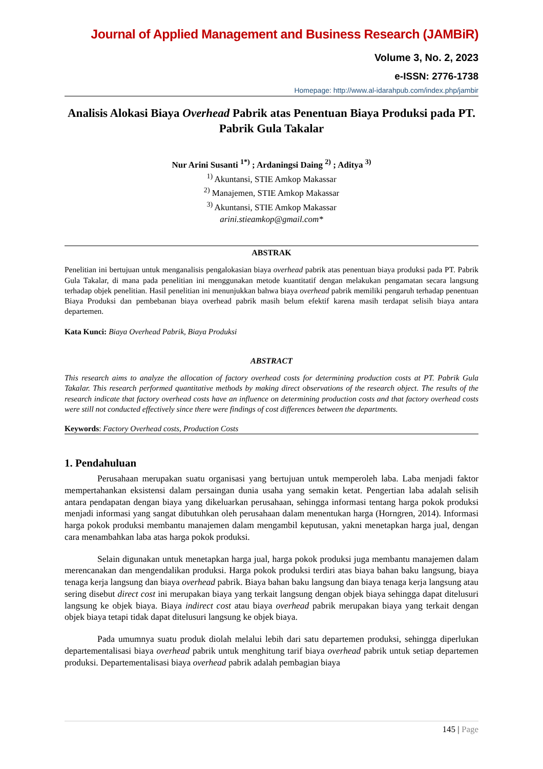Journal of Applied Management and Business Research (JAMBiR)
Volume 3, No. 2, 2023
e-ISSN: 2776-1738
Homepage: http://www.al-idarahpub.com/index.php/jambir
Analisis Alokasi Biaya Overhead Pabrik atas Penentuan Biaya Produksi pada PT. Pabrik Gula Takalar
Nur Arini Susanti <sup>1*)</sup> ; Ardaningsi Daing <sup>2)</sup> ; Aditya <sup>3)</sup>
<sup>1)</sup> Akuntansi, STIE Amkop Makassar
<sup>2)</sup> Manajemen, STIE Amkop Makassar
<sup>3)</sup> Akuntansi, STIE Amkop Makassar
arini.stieamkop@gmail.com*
ABSTRAK
Penelitian ini bertujuan untuk menganalisis pengalokasian biaya overhead pabrik atas penentuan biaya produksi pada PT. Pabrik Gula Takalar, di mana pada penelitian ini menggunakan metode kuantitatif dengan melakukan pengamatan secara langsung terhadap objek penelitian. Hasil penelitian ini menunjukkan bahwa biaya overhead pabrik memiliki pengaruh terhadap penentuan Biaya Produksi dan pembebanan biaya overhead pabrik masih belum efektif karena masih terdapat selisih biaya antara departemen.
Kata Kunci: Biaya Overhead Pabrik, Biaya Produksi
ABSTRACT
This research aims to analyze the allocation of factory overhead costs for determining production costs at PT. Pabrik Gula Takalar. This research performed quantitative methods by making direct observations of the research object. The results of the research indicate that factory overhead costs have an influence on determining production costs and that factory overhead costs were still not conducted effectively since there were findings of cost differences between the departments.
Keywords: Factory Overhead costs, Production Costs
1. Pendahuluan
Perusahaan merupakan suatu organisasi yang bertujuan untuk memperoleh laba. Laba menjadi faktor mempertahankan eksistensi dalam persaingan dunia usaha yang semakin ketat. Pengertian laba adalah selisih antara pendapatan dengan biaya yang dikeluarkan perusahaan, sehingga informasi tentang harga pokok produksi menjadi informasi yang sangat dibutuhkan oleh perusahaan dalam menentukan harga (Horngren, 2014). Informasi harga pokok produksi membantu manajemen dalam mengambil keputusan, yakni menetapkan harga jual, dengan cara menambahkan laba atas harga pokok produksi.
Selain digunakan untuk menetapkan harga jual, harga pokok produksi juga membantu manajemen dalam merencanakan dan mengendalikan produksi. Harga pokok produksi terdiri atas biaya bahan baku langsung, biaya tenaga kerja langsung dan biaya overhead pabrik. Biaya bahan baku langsung dan biaya tenaga kerja langsung atau sering disebut direct cost ini merupakan biaya yang terkait langsung dengan objek biaya sehingga dapat ditelusuri langsung ke objek biaya. Biaya indirect cost atau biaya overhead pabrik merupakan biaya yang terkait dengan objek biaya tetapi tidak dapat ditelusuri langsung ke objek biaya.
Pada umumnya suatu produk diolah melalui lebih dari satu departemen produksi, sehingga diperlukan departementalisasi biaya overhead pabrik untuk menghitung tarif biaya overhead pabrik untuk setiap departemen produksi. Departementalisasi biaya overhead pabrik adalah pembagian biaya
145 | Page